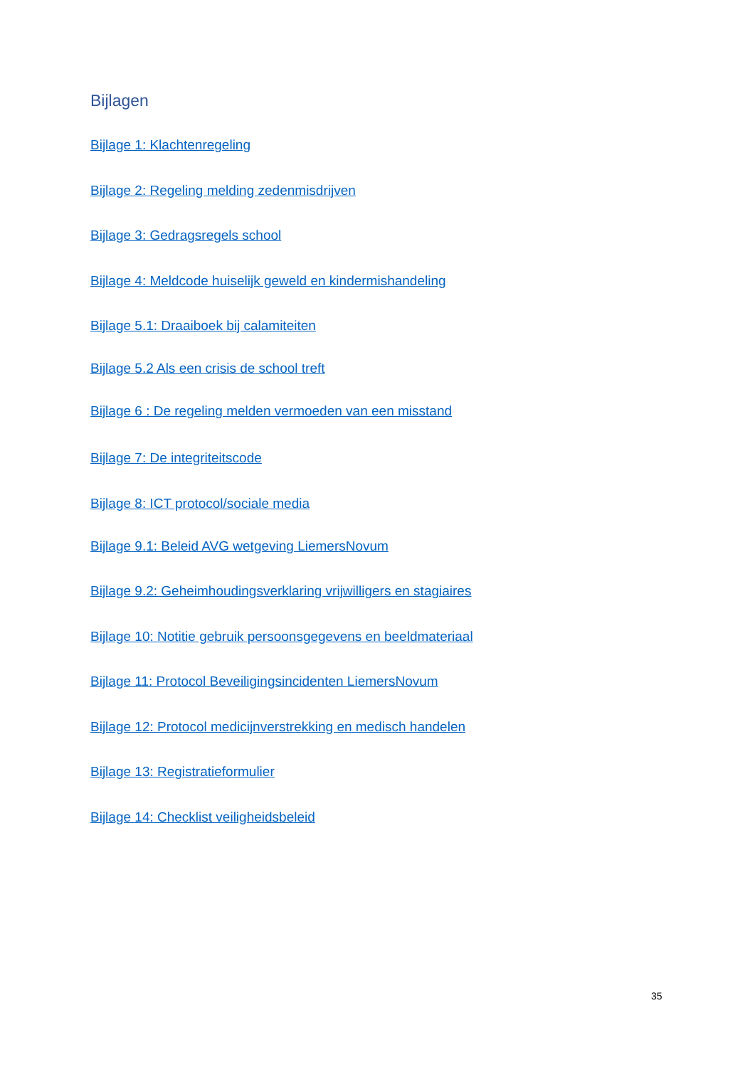Bijlagen
Bijlage 1: Klachtenregeling
Bijlage 2: Regeling melding zedenmisdrijven
Bijlage 3: Gedragsregels school
Bijlage 4: Meldcode huiselijk geweld en kindermishandeling
Bijlage 5.1: Draaiboek bij calamiteiten
Bijlage 5.2 Als een crisis de school treft
Bijlage 6 : De regeling melden vermoeden van een misstand
Bijlage 7: De integriteitscode
Bijlage 8: ICT protocol/sociale media
Bijlage 9.1: Beleid AVG wetgeving LiemersNovum
Bijlage 9.2: Geheimhoudingsverklaring vrijwilligers en stagiaires
Bijlage 10: Notitie gebruik persoonsgegevens en beeldmateriaal
Bijlage 11: Protocol Beveiligingsincidenten LiemersNovum
Bijlage 12: Protocol medicijnverstrekking en medisch handelen
Bijlage 13: Registratieformulier
Bijlage 14: Checklist veiligheidsbeleid
35